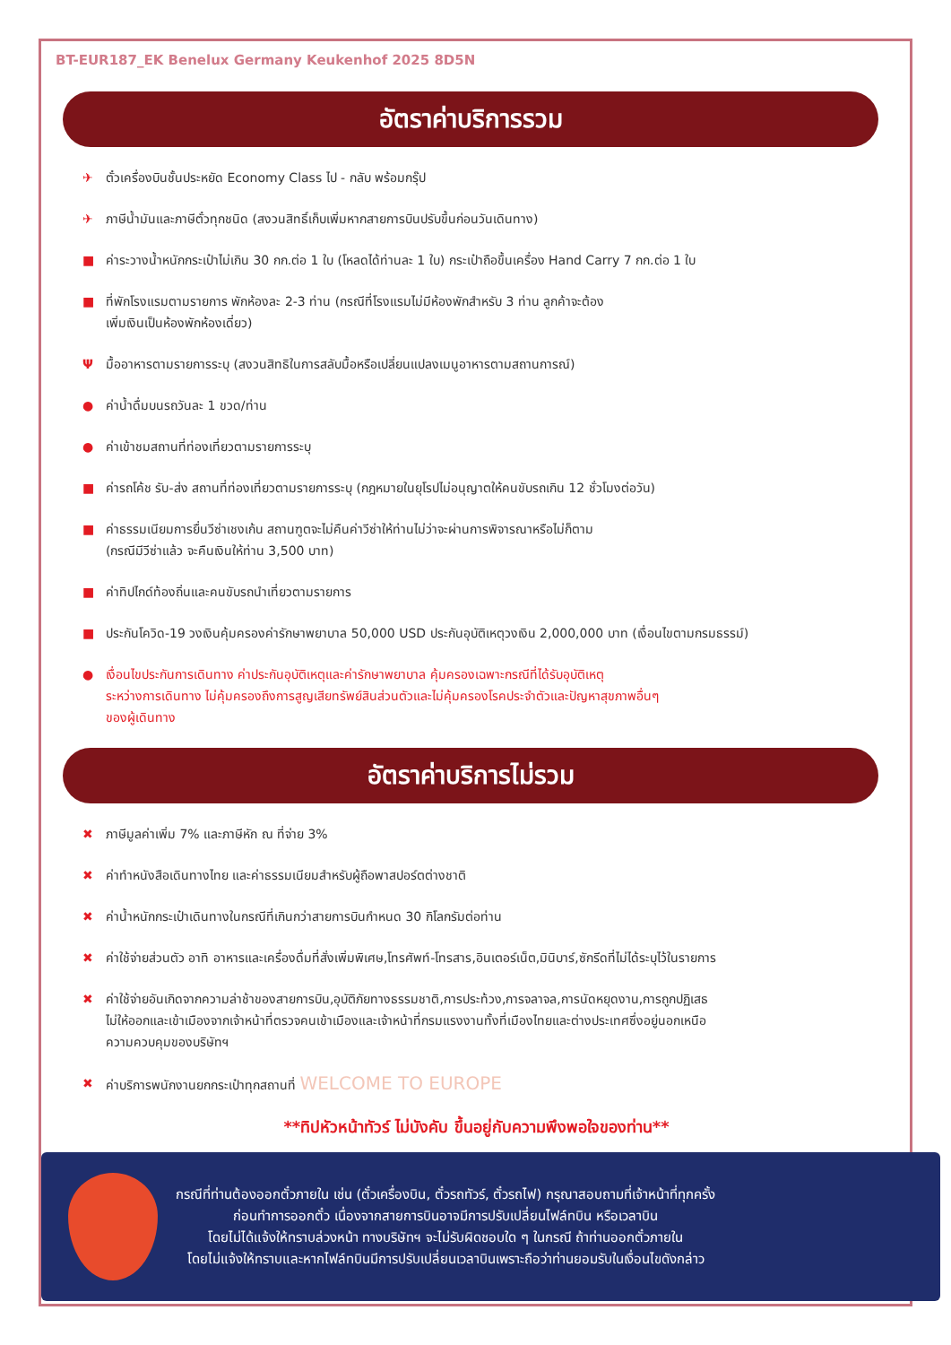BT-EUR187_EK Benelux Germany Keukenhof 2025 8D5N
อัตราค่าบริการรวม
✈ ตั๋วเครื่องบินชั้นประหยัด Economy Class ไป - กลับ พร้อมกรุ๊ป
✈ ภาษีน้ำมันและภาษีตั๋วทุกชนิด (สงวนสิทธิ์เก็บเพิ่มหากสายการบินปรับขึ้นก่อนวันเดินทาง)
■ ค่าระวางน้ำหนักกระเป๋าไม่เกิน 30 กก.ต่อ 1 ใบ (โหลดได้ท่านละ 1 ใบ) กระเป๋าถือขึ้นเครื่อง Hand Carry 7 กก.ต่อ 1 ใบ
■ ที่พักโรงแรมตามรายการ พักห้องละ 2-3 ท่าน (กรณีที่โรงแรมไม่มีห้องพักสำหรับ 3 ท่าน ลูกค้าจะต้อง
เพิ่มเงินเป็นห้องพักห้องเดี่ยว)
Ψมื้ออาหารตามรายการระบุ (สงวนสิทธิในการสลับมื้อหรือเปลี่ยนแปลงเมนูอาหารตามสถานการณ์)
● ค่าน้ำดื่มบนรถวันละ 1 ขวด/ท่าน
● ค่าเข้าชมสถานที่ท่องเที่ยวตามรายการระบุ
■ ค่ารถโค้ช รับ-ส่ง สถานที่ท่องเที่ยวตามรายการระบุ (กฎหมายในยุโรปไม่อนุญาตให้คนขับรถเกิน 12 ชั่วโมงต่อวัน)
■ ค่าธรรมเนียมการยื่นวีซ่าเชงเก้น สถานฑูตจะไม่คืนค่าวีซ่าให้ท่านไม่ว่าจะผ่านการพิจารณาหรือไม่ก็ตาม
(กรณีมีวีซ่าแล้ว จะคืนเงินให้ท่าน 3,500 บาท)
■ ค่าทิปไกด์ท้องถิ่นและคนขับรถนำเที่ยวตามรายการ
■ ประกันโควิด-19 วงเงินคุ้มครองค่ารักษาพยาบาล 50,000 USD ประกันอุบัติเหตุวงเงิน 2,000,000 บาท (เงื่อนไขตามกรมธรรม์)
● เงื่อนไขประกันการเดินทาง ค่าประกันอุบัติเหตุและค่ารักษาพยาบาล คุ้มครองเฉพาะกรณีที่ได้รับอุบัติเหตุ
ระหว่างการเดินทาง ไม่คุ้มครองถึงการสูญเสียทรัพย์สินส่วนตัวและไม่คุ้มครองโรคประจำตัวและปัญหาสุขภาพอื่นๆ
ของผู้เดินทาง
อัตราค่าบริการไม่รวม
✖ ภาษีมูลค่าเพิ่ม 7% และภาษีหัก ณ ที่จ่าย 3%
✖ ค่าทำหนังสือเดินทางไทย และค่าธรรมเนียมสำหรับผู้ถือพาสปอร์ตต่างชาติ
✖ ค่าน้ำหนักกระเป๋าเดินทางในกรณีที่เกินกว่าสายการบินกำหนด 30 กิโลกรัมต่อท่าน
✖ ค่าใช้จ่ายส่วนตัว อาทิ อาหารและเครื่องดื่มที่สั่งเพิ่มพิเศษ,โทรศัพท์-โทรสาร,อินเตอร์เน็ต,มินิบาร์,ซักรีดที่ไม่ได้ระบุไว้ในรายการ
✖ ค่าใช้จ่ายอันเกิดจากความล่าช้าของสายการบิน,อุบัติภัยทางธรรมชาติ,การประท้วง,การจลาจล,การนัดหยุดงาน,การถูกปฏิเสธ
ไม่ให้ออกและเข้าเมืองจากเจ้าหน้าที่ตรวจคนเข้าเมืองและเจ้าหน้าที่กรมแรงงานทั้งที่เมืองไทยและต่างประเทศซึ่งอยู่นอกเหนือ
ความควบคุมของบริษัทฯ
✖ ค่าบริการพนักงานยกกระเป๋าทุกสถานที่ WELCOME TO EUROPE
**ทิปหัวหน้าทัวร์ ไม่บังคับ ขึ้นอยู่กับความพึงพอใจของท่าน**
กรณีที่ท่านต้องออกตั๋วภายใน เช่น (ตั๋วเครื่องบิน, ตั๋วรถทัวร์, ตั๋วรถไฟ) กรุณาสอบถามที่เจ้าหน้าที่ทุกครั้ง
ก่อนทำการออกตั๋ว เนื่องจากสายการบินอาจมีการปรับเปลี่ยนไฟล์ทบิน หรือเวลาบิน
โดยไม่ได้แจ้งให้ทราบล่วงหน้า ทางบริษัทฯ จะไม่รับผิดชอบใด ๆ ในกรณี ถ้าท่านออกตั๋วภายใน
โดยไม่แจ้งให้ทราบและหากไฟล์ทบินมีการปรับเปลี่ยนเวลาบินเพราะถือว่าท่านยอมรับในเงื่อนไขดังกล่าว